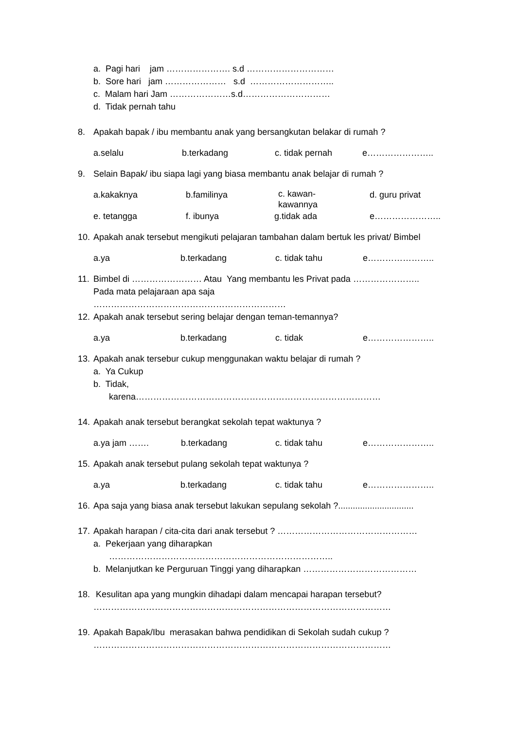a. Pagi hari jam …………………. s.d …………………………
b. Sore hari jam ………………… s.d ………………………..
c. Malam hari Jam …………………s.d…………………………
d. Tidak pernah tahu
8. Apakah bapak / ibu membantu anak yang bersangkutan belakar di rumah ?
a.selalu b.terkadang c. tidak pernah e…………………..
9. Selain Bapak/ ibu siapa lagi yang biasa membantu anak belajar di rumah ?
a.kakaknya b.familinya c. kawan-
kawannya d. guru privat
e. tetangga f. ibunya g.tidak ada e…………………..
10. Apakah anak tersebut mengikuti pelajaran tambahan dalam bertuk les privat/ Bimbel
a.ya b.terkadang c. tidak tahu e…………………..
11. Bimbel di …………………… Atau Yang membantu les Privat pada …………………..
Pada mata pelajaraan apa saja
…………………………………………………………
12. Apakah anak tersebut sering belajar dengan teman-temannya?
a.ya b.terkadang c. tidak e…………………..
13. Apakah anak tersebur cukup menggunakan waktu belajar di rumah ?
a. Ya Cukup
b. Tidak,
karena…………………………………………………………………………
14. Apakah anak tersebut berangkat sekolah tepat waktunya ?
a.ya jam ……. b.terkadang c. tidak tahu e…………………..
15. Apakah anak tersebut pulang sekolah tepat waktunya ?
a.ya b.terkadang c. tidak tahu e…………………..
16. Apa saja yang biasa anak tersebut lakukan sepulang sekolah ?...............................
17. Apakah harapan / cita-cita dari anak tersebut ? …………………………………………
a. Pekerjaan yang diharapkan
…………………………………………………………………..
b. Melanjutkan ke Perguruan Tinggi yang diharapkan …………………………………
18. Kesulitan apa yang mungkin dihadapi dalam mencapai harapan tersebut?
…………………………………………………………………………………………
19. Apakah Bapak/Ibu merasakan bahwa pendidikan di Sekolah sudah cukup ?
…………………………………………………………………………………………